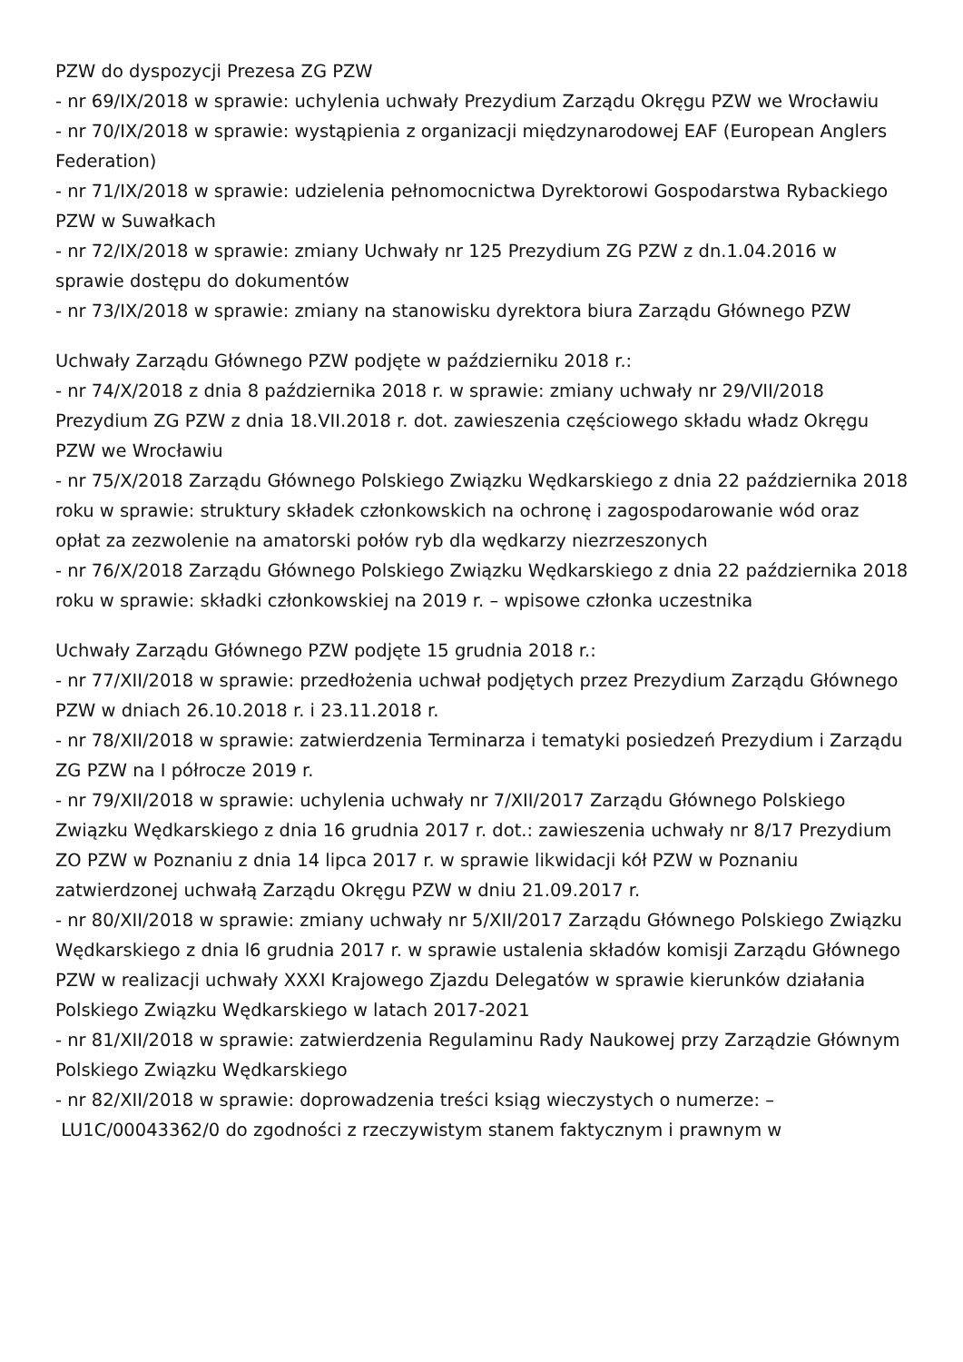PZW do dyspozycji Prezesa ZG PZW
- nr 69/IX/2018 w sprawie: uchylenia uchwały Prezydium Zarządu Okręgu PZW we Wrocławiu
- nr 70/IX/2018 w sprawie: wystąpienia z organizacji międzynarodowej EAF (European Anglers Federation)
- nr 71/IX/2018 w sprawie: udzielenia pełnomocnictwa Dyrektorowi Gospodarstwa Rybackiego PZW w Suwałkach
- nr 72/IX/2018 w sprawie: zmiany Uchwały nr 125 Prezydium ZG PZW z dn.1.04.2016 w sprawie dostępu do dokumentów
- nr 73/IX/2018 w sprawie: zmiany na stanowisku dyrektora biura Zarządu Głównego PZW
Uchwały Zarządu Głównego PZW podjęte w październiku 2018 r.:
- nr 74/X/2018 z dnia 8 października 2018 r. w sprawie: zmiany uchwały nr 29/VII/2018 Prezydium ZG PZW z dnia 18.VII.2018 r. dot. zawieszenia częściowego składu władz Okręgu PZW we Wrocławiu
- nr 75/X/2018 Zarządu Głównego Polskiego Związku Wędkarskiego z dnia 22 października 2018 roku w sprawie: struktury składek członkowskich na ochronę i zagospodarowanie wód oraz opłat za zezwolenie na amatorski połów ryb dla wędkarzy niezrzeszonych
- nr 76/X/2018 Zarządu Głównego Polskiego Związku Wędkarskiego z dnia 22 października 2018 roku w sprawie: składki członkowskiej na 2019 r. – wpisowe członka uczestnika
Uchwały Zarządu Głównego PZW podjęte 15 grudnia 2018 r.:
- nr 77/XII/2018 w sprawie: przedłożenia uchwał podjętych przez Prezydium Zarządu Głównego PZW w dniach 26.10.2018 r. i 23.11.2018 r.
- nr 78/XII/2018 w sprawie: zatwierdzenia Terminarza i tematyki posiedzeń Prezydium i Zarządu ZG PZW na I półrocze 2019 r.
- nr 79/XII/2018 w sprawie: uchylenia uchwały nr 7/XII/2017 Zarządu Głównego Polskiego Związku Wędkarskiego z dnia 16 grudnia 2017 r. dot.: zawieszenia uchwały nr 8/17 Prezydium ZO PZW w Poznaniu z dnia 14 lipca 2017 r. w sprawie likwidacji kół PZW w Poznaniu zatwierdzonej uchwałą Zarządu Okręgu PZW w dniu 21.09.2017 r.
- nr 80/XII/2018 w sprawie: zmiany uchwały nr 5/XII/2017 Zarządu Głównego Polskiego Związku Wędkarskiego z dnia l6 grudnia 2017 r. w sprawie ustalenia składów komisji Zarządu Głównego PZW w realizacji uchwały XXXI Krajowego Zjazdu Delegatów w sprawie kierunków działania Polskiego Związku Wędkarskiego w latach 2017-2021
- nr 81/XII/2018 w sprawie: zatwierdzenia Regulaminu Rady Naukowej przy Zarządzie Głównym Polskiego Związku Wędkarskiego
- nr 82/XII/2018 w sprawie: doprowadzenia treści ksiąg wieczystych o numerze: –
LU1C/00043362/0 do zgodności z rzeczywistym stanem faktycznym i prawnym w